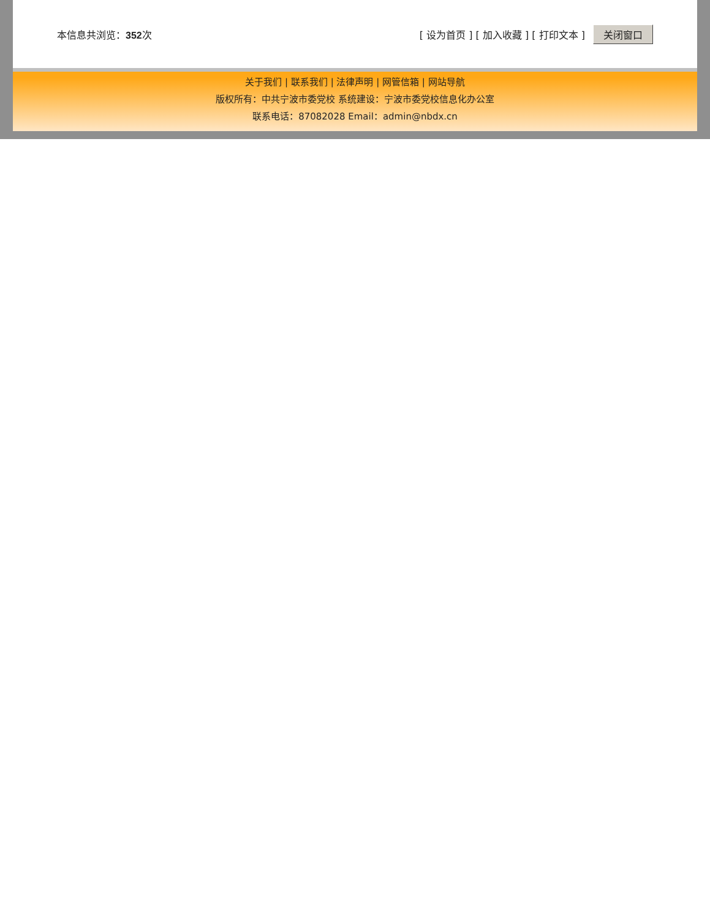本信息共浏览：352次
[ 设为首页 ] [ 加入收藏 ] [ 打印文本 ] 关闭窗口
关于我们 | 联系我们 | 法律声明 | 网管信箱 | 网站导航
版权所有：中共宁波市委党校 系统建设：宁波市委党校信息化办公室
联系电话：87082028 Email：admin@nbdx.cn